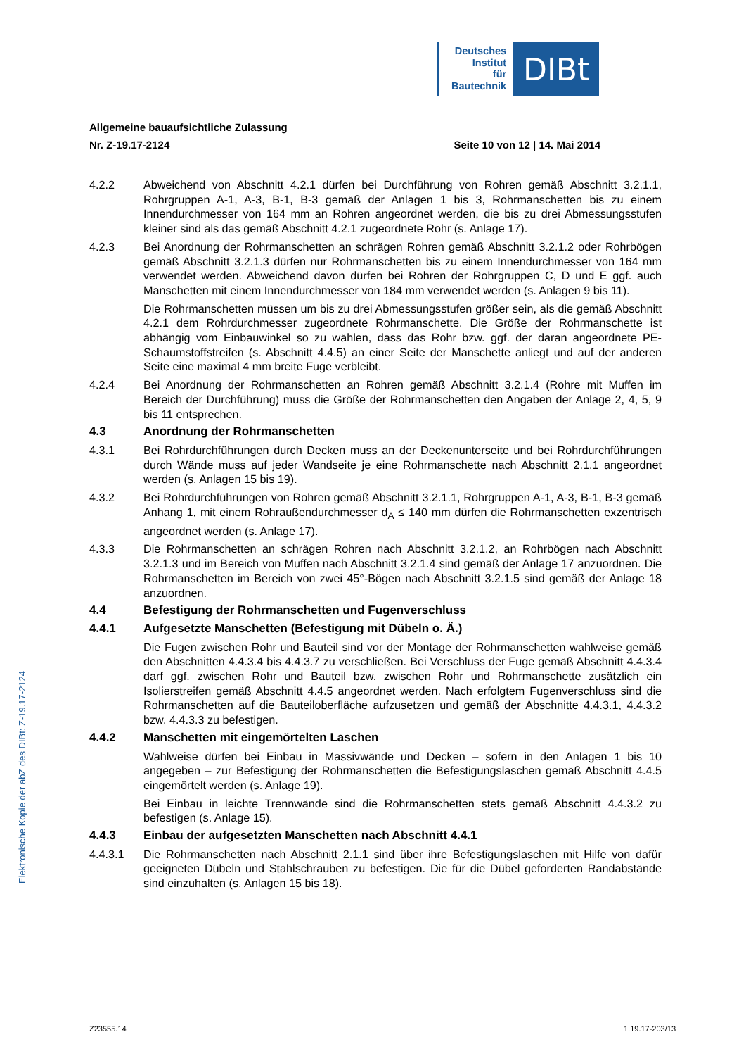Deutsches
Institut
für
Bautechnik
DIBt
Allgemeine bauaufsichtliche Zulassung
Nr. Z-19.17-2124 Seite 10 von 12 | 14. Mai 2014
4.2.2 Abweichend von Abschnitt 4.2.1 dürfen bei Durchführung von Rohren gemäß Abschnitt 3.2.1.1, Rohrgruppen A-1, A-3, B-1, B-3 gemäß der Anlagen 1 bis 3, Rohrmanschetten bis zu einem Innendurchmesser von 164 mm an Rohren angeordnet werden, die bis zu drei Abmessungsstufen kleiner sind als das gemäß Abschnitt 4.2.1 zugeordnete Rohr (s. Anlage 17).
4.2.3 Bei Anordnung der Rohrmanschetten an schrägen Rohren gemäß Abschnitt 3.2.1.2 oder Rohrbögen gemäß Abschnitt 3.2.1.3 dürfen nur Rohrmanschetten bis zu einem Innendurchmesser von 164 mm verwendet werden. Abweichend davon dürfen bei Rohren der Rohrgruppen C, D und E ggf. auch Manschetten mit einem Innendurchmesser von 184 mm verwendet werden (s. Anlagen 9 bis 11).
Die Rohrmanschetten müssen um bis zu drei Abmessungsstufen größer sein, als die gemäß Abschnitt 4.2.1 dem Rohrdurchmesser zugeordnete Rohrmanschette. Die Größe der Rohrmanschette ist abhängig vom Einbauwinkel so zu wählen, dass das Rohr bzw. ggf. der daran angeordnete PE-Schaumstoffstreifen (s. Abschnitt 4.4.5) an einer Seite der Manschette anliegt und auf der anderen Seite eine maximal 4 mm breite Fuge verbleibt.
4.2.4 Bei Anordnung der Rohrmanschetten an Rohren gemäß Abschnitt 3.2.1.4 (Rohre mit Muffen im Bereich der Durchführung) muss die Größe der Rohrmanschetten den Angaben der Anlage 2, 4, 5, 9 bis 11 entsprechen.
4.3 Anordnung der Rohrmanschetten
4.3.1 Bei Rohrdurchführungen durch Decken muss an der Deckenunterseite und bei Rohrdurchführungen durch Wände muss auf jeder Wandseite je eine Rohrmanschette nach Abschnitt 2.1.1 angeordnet werden (s. Anlagen 15 bis 19).
4.3.2 Bei Rohrdurchführungen von Rohren gemäß Abschnitt 3.2.1.1, Rohrgruppen A-1, A-3, B-1, B-3 gemäß Anhang 1, mit einem Rohraußendurchmesser d<sub>A</sub> ≤ 140 mm dürfen die Rohrmanschetten exzentrisch angeordnet werden (s. Anlage 17).
4.3.3 Die Rohrmanschetten an schrägen Rohren nach Abschnitt 3.2.1.2, an Rohrbögen nach Abschnitt 3.2.1.3 und im Bereich von Muffen nach Abschnitt 3.2.1.4 sind gemäß der Anlage 17 anzuordnen. Die Rohrmanschetten im Bereich von zwei 45°-Bögen nach Abschnitt 3.2.1.5 sind gemäß der Anlage 18 anzuordnen.
4.4 Befestigung der Rohrmanschetten und Fugenverschluss
4.4.1 Aufgesetzte Manschetten (Befestigung mit Dübeln o. Ä.)
Die Fugen zwischen Rohr und Bauteil sind vor der Montage der Rohrmanschetten wahlweise gemäß den Abschnitten 4.4.3.4 bis 4.4.3.7 zu verschließen. Bei Verschluss der Fuge gemäß Abschnitt 4.4.3.4 darf ggf. zwischen Rohr und Bauteil bzw. zwischen Rohr und Rohrmanschette zusätzlich ein Isolierstreifen gemäß Abschnitt 4.4.5 angeordnet werden. Nach erfolgtem Fugenverschluss sind die Rohrmanschetten auf die Bauteiloberfläche aufzusetzen und gemäß der Abschnitte 4.4.3.1, 4.4.3.2 bzw. 4.4.3.3 zu befestigen.
4.4.2 Manschetten mit eingemörtelten Laschen
Wahlweise dürfen bei Einbau in Massivwände und Decken – sofern in den Anlagen 1 bis 10 angegeben – zur Befestigung der Rohrmanschetten die Befestigungslaschen gemäß Abschnitt 4.4.5 eingemörtelt werden (s. Anlage 19).
Bei Einbau in leichte Trennwände sind die Rohrmanschetten stets gemäß Abschnitt 4.4.3.2 zu befestigen (s. Anlage 15).
4.4.3 Einbau der aufgesetzten Manschetten nach Abschnitt 4.4.1
4.4.3.1 Die Rohrmanschetten nach Abschnitt 2.1.1 sind über ihre Befestigungslaschen mit Hilfe von dafür geeigneten Dübeln und Stahlschrauben zu befestigen. Die für die Dübel geforderten Randabstände sind einzuhalten (s. Anlagen 15 bis 18).
Elektronische Kopie der abZ des DIBt: Z-19.17-2124
Z23555.14 1.19.17-203/13